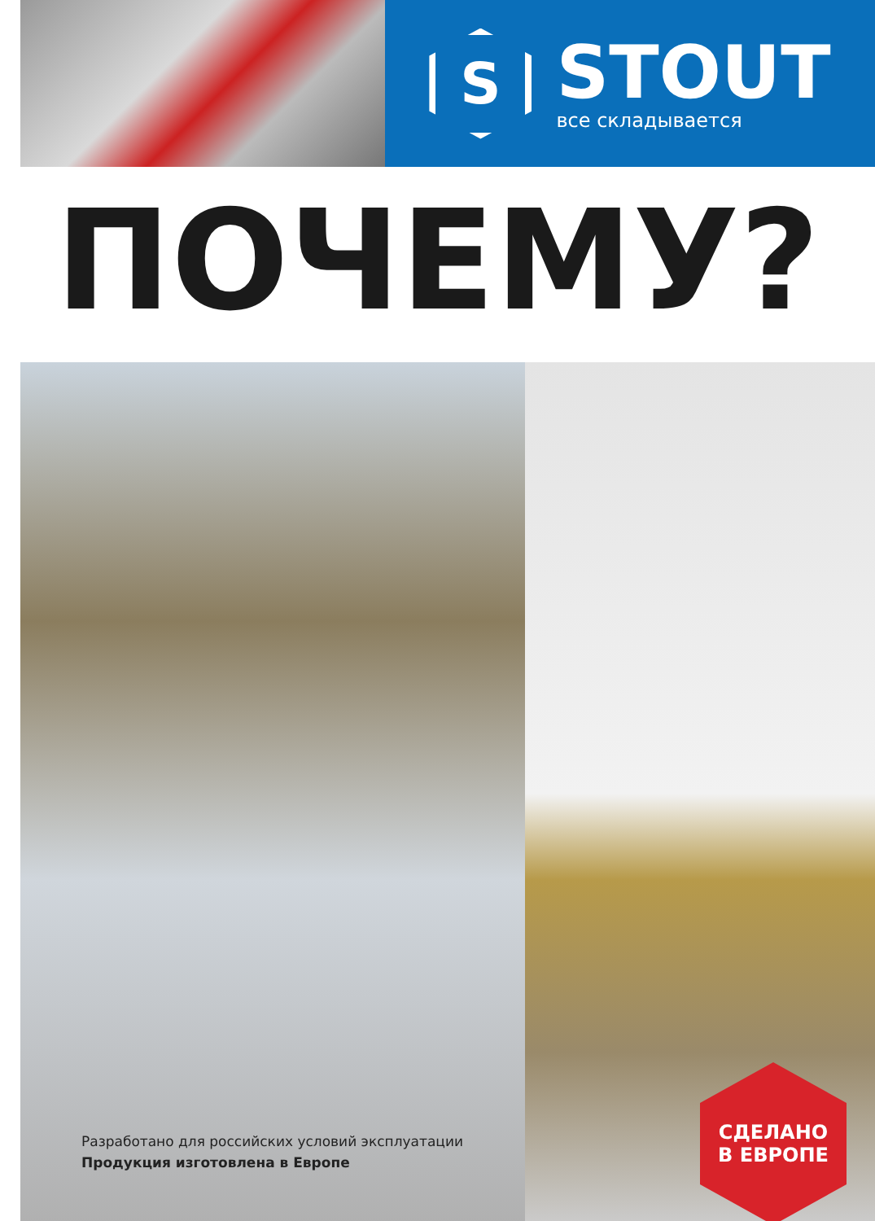S
STOUT
все складывается
ПОЧЕМУ?
Разработано для российских условий эксплуатации
Продукция изготовлена в Европе
СДЕЛАНО
В ЕВРОПЕ